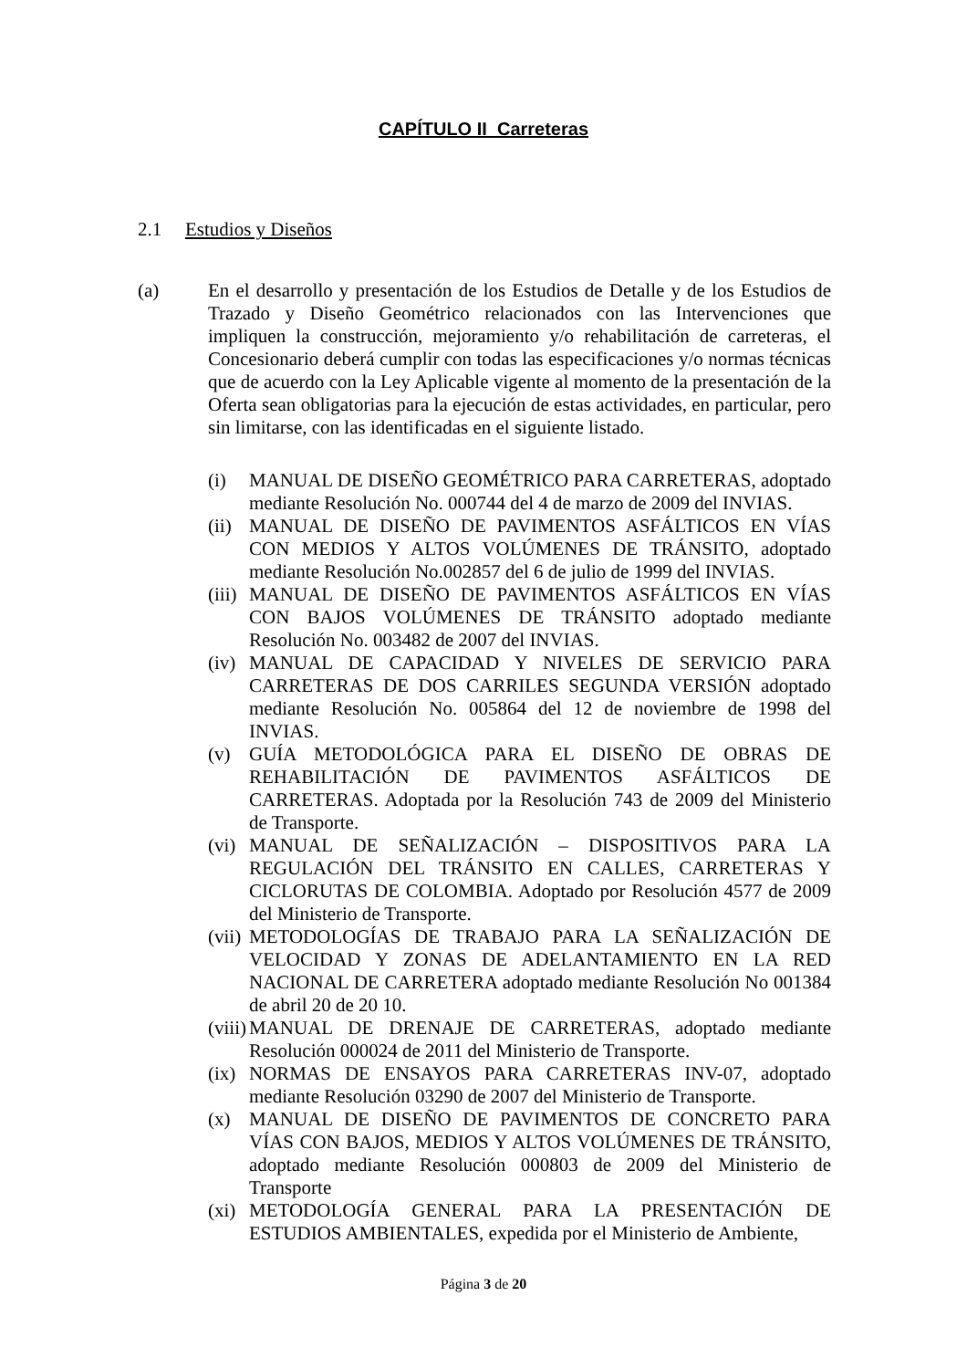CAPÍTULO II Carreteras
2.1 Estudios y Diseños
(a)
En el desarrollo y presentación de los Estudios de Detalle y de los Estudios de Trazado y Diseño Geométrico relacionados con las Intervenciones que impliquen la construcción, mejoramiento y/o rehabilitación de carreteras, el Concesionario deberá cumplir con todas las especificaciones y/o normas técnicas que de acuerdo con la Ley Aplicable vigente al momento de la presentación de la Oferta sean obligatorias para la ejecución de estas actividades, en particular, pero sin limitarse, con las identificadas en el siguiente listado.
(i) MANUAL DE DISEÑO GEOMÉTRICO PARA CARRETERAS, adoptado mediante Resolución No. 000744 del 4 de marzo de 2009 del INVIAS.
(ii) MANUAL DE DISEÑO DE PAVIMENTOS ASFÁLTICOS EN VÍAS CON MEDIOS Y ALTOS VOLÚMENES DE TRÁNSITO, adoptado mediante Resolución No.002857 del 6 de julio de 1999 del INVIAS.
(iii) MANUAL DE DISEÑO DE PAVIMENTOS ASFÁLTICOS EN VÍAS CON BAJOS VOLÚMENES DE TRÁNSITO adoptado mediante Resolución No. 003482 de 2007 del INVIAS.
(iv) MANUAL DE CAPACIDAD Y NIVELES DE SERVICIO PARA CARRETERAS DE DOS CARRILES SEGUNDA VERSIÓN adoptado mediante Resolución No. 005864 del 12 de noviembre de 1998 del INVIAS.
(v) GUÍA METODOLÓGICA PARA EL DISEÑO DE OBRAS DE REHABILITACIÓN DE PAVIMENTOS ASFÁLTICOS DE CARRETERAS. Adoptada por la Resolución 743 de 2009 del Ministerio de Transporte.
(vi) MANUAL DE SEÑALIZACIÓN – DISPOSITIVOS PARA LA REGULACIÓN DEL TRÁNSITO EN CALLES, CARRETERAS Y CICLORUTAS DE COLOMBIA. Adoptado por Resolución 4577 de 2009 del Ministerio de Transporte.
(vii) METODOLOGÍAS DE TRABAJO PARA LA SEÑALIZACIÓN DE VELOCIDAD Y ZONAS DE ADELANTAMIENTO EN LA RED NACIONAL DE CARRETERA adoptado mediante Resolución No 001384 de abril 20 de 20 10.
(viii) MANUAL DE DRENAJE DE CARRETERAS, adoptado mediante Resolución 000024 de 2011 del Ministerio de Transporte.
(ix) NORMAS DE ENSAYOS PARA CARRETERAS INV-07, adoptado mediante Resolución 03290 de 2007 del Ministerio de Transporte.
(x) MANUAL DE DISEÑO DE PAVIMENTOS DE CONCRETO PARA VÍAS CON BAJOS, MEDIOS Y ALTOS VOLÚMENES DE TRÁNSITO, adoptado mediante Resolución 000803 de 2009 del Ministerio de Transporte
(xi) METODOLOGÍA GENERAL PARA LA PRESENTACIÓN DE ESTUDIOS AMBIENTALES, expedida por el Ministerio de Ambiente,
Página 3 de 20